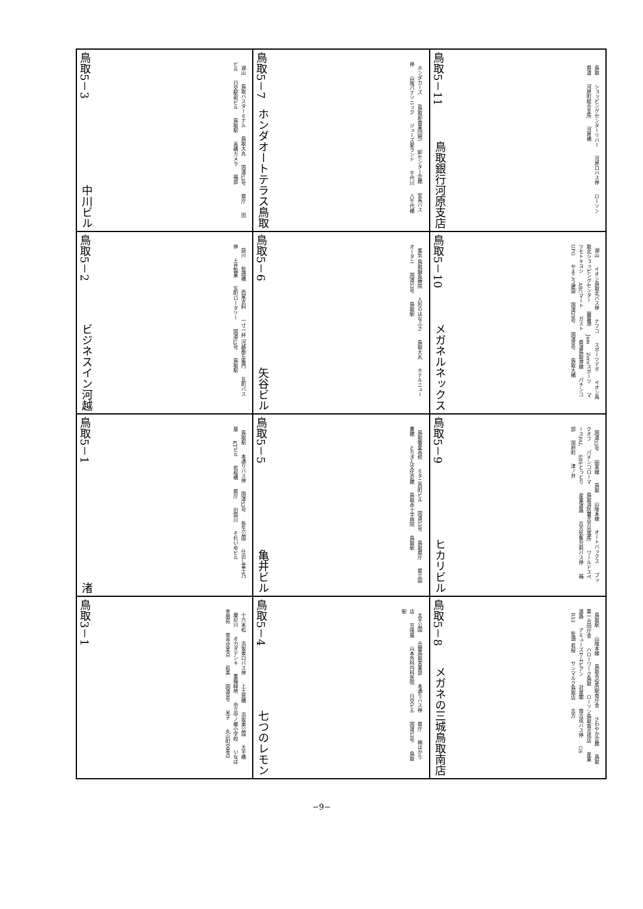| 鳥取5－3 中川ビル 湖山 鳥取バスターミナル 鳥取大丸 国道53号 県庁 田ビル 日交駅前ビル 鳥取駅 高橋カメラ 福部 | 鳥取5－7 ホンダオートテラス鳥取 ホンダカーズ (鳥取卸商業団地) 卸センター会館 安長バス停 山陰パナソニック ジューズ愛ランド 千代川 八千代橋 | 鳥取5－11 鳥取銀行河原支店 鳥取 ショッピングセンターリバー 河原口バス停 ローソン 県道 河原町総合支所 河原橋 |
| 鳥取5－2 ビジネスイン河越 袋川 智頭橋 西尾衣料 一寸一杯 河越勘左衛門 瓦町バス停 土井製菓 瓦町ロータリー 国道53号 鳥取駅 | 鳥取5－6 矢谷ビル 楽気 鳥取鍼灸療院 人形のはなふさ 鳥取大丸 ホテルニューオータニ 国道53号 鳥取駅 | 鳥取5－10 メガネルネックス 湖山 イオン鳥取北バス停 ナフコ スポーツデポ イオン鳥取北ショッピングセンター 賀露港 Jam Zeroスポーツ マツモトキヨシ ABCマート ガスト 県道鳥取港線 パチンコUFO やまこう建設 国道29号 国道9号 鳥取大橋 |
| 鳥取5－1 渚 鳥取駅 本通りバス停 国道53号 弥生公園 仕出し富士乃屋 KTビル 若桜橋 県庁 旧袋川 それいゆビル | 鳥取5－5 亀井ビル 鳥取敬愛高校 ミタニ西町ビル 国道53号 鳥取県庁 県立図書館 とりぎん文化会館 鳥取赤十字病院 鳥取駅 | 鳥取5－9 ヒカリビル 国道53号 因美線 鳥取 山陰本線 オートバックス ブックオフ パチンコローマ 鳥取消防署吉方出張所 ワールドスペースPAL SBSとっとり 産業道路 吉方気象台前バス停 福部 国府町 津ノ井 |
| 鳥取3－1 十六本松 浜坂東口バス停 上土居橋 浜坂東公園 大手橋 摩尼川 オカダデンキ 重箱緑地 市立中ノ郷小学校 いなば幸朋苑 覚寺交差点 岩美 国道9号 米子 丸山町交差点 | 鳥取5－4 七つのレモン 太平公園 合銀鳥取営業部 本通りバス停 県庁 楠はかり店 甘味屋 山本外科内科医院 日交ビル 国道53号 鳥取駅 | 鳥取5－8 メガネの三城鳥取南店 鳥取駅 山陰本線 鳥取市役所駅南庁舎 さわやか会館 鳥取第一合同庁舎 ハローワーク鳥取 ローソン鳥取南吉成店 産業道路 アミューズサムビアン 対翠閣 南吉成バス停 GS R53 智頭 若桜 サンマルク鳥取店 吉方 |
−9−